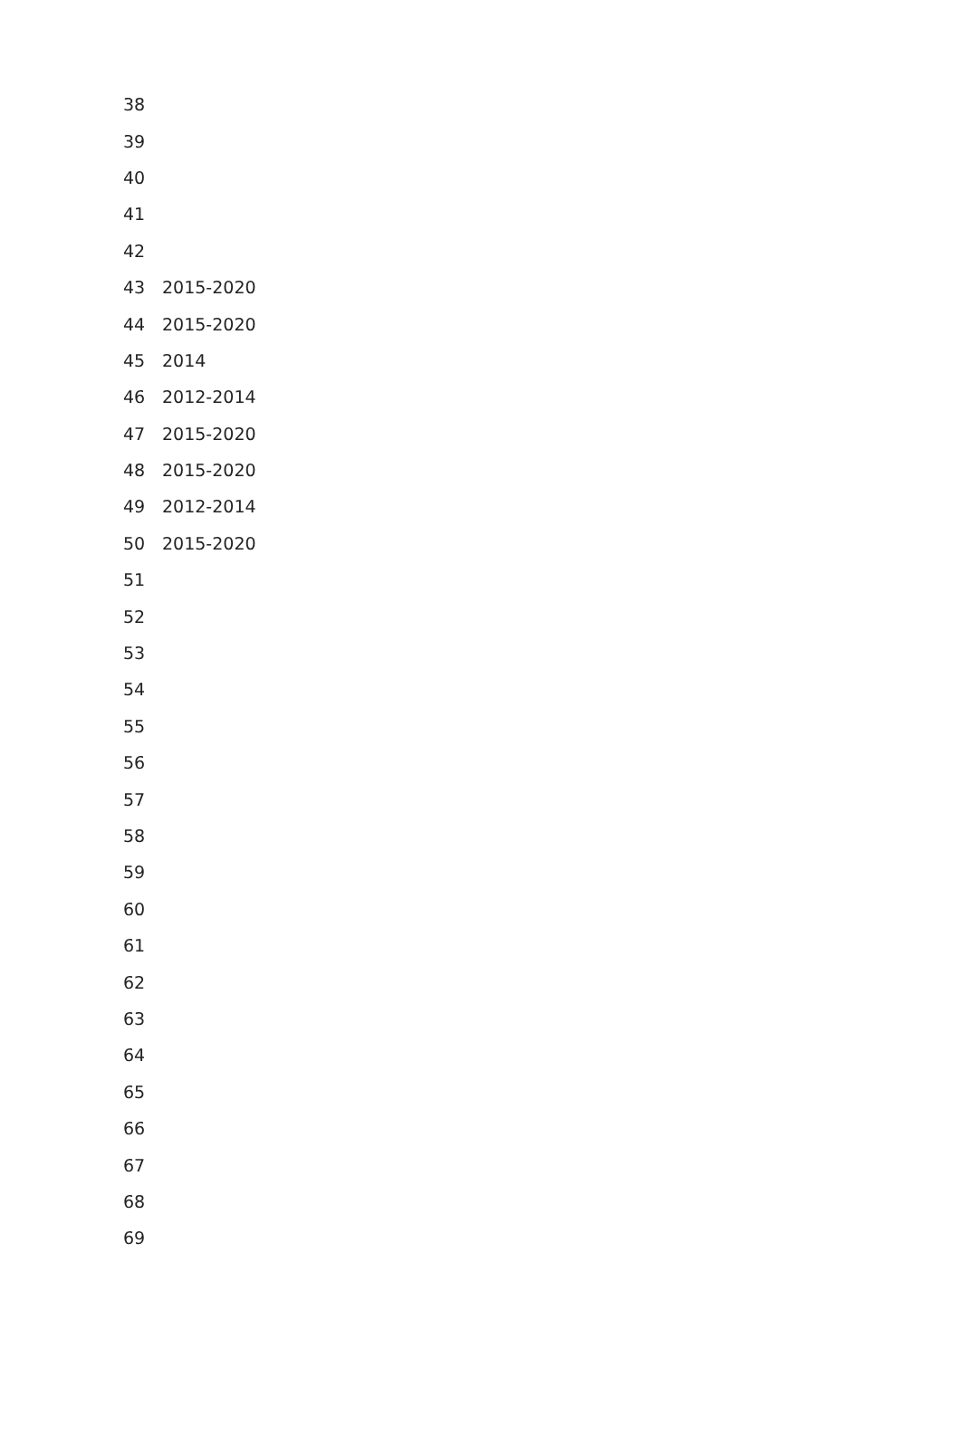| 38 | |
| 39 | |
| 40 | |
| 41 | |
| 42 | |
| 43 | 2015-2020 |
| 44 | 2015-2020 |
| 45 | 2014 |
| 46 | 2012-2014 |
| 47 | 2015-2020 |
| 48 | 2015-2020 |
| 49 | 2012-2014 |
| 50 | 2015-2020 |
| 51 | |
| 52 | |
| 53 | |
| 54 | |
| 55 | |
| 56 | |
| 57 | |
| 58 | |
| 59 | |
| 60 | |
| 61 | |
| 62 | |
| 63 | |
| 64 | |
| 65 | |
| 66 | |
| 67 | |
| 68 | |
| 69 | |